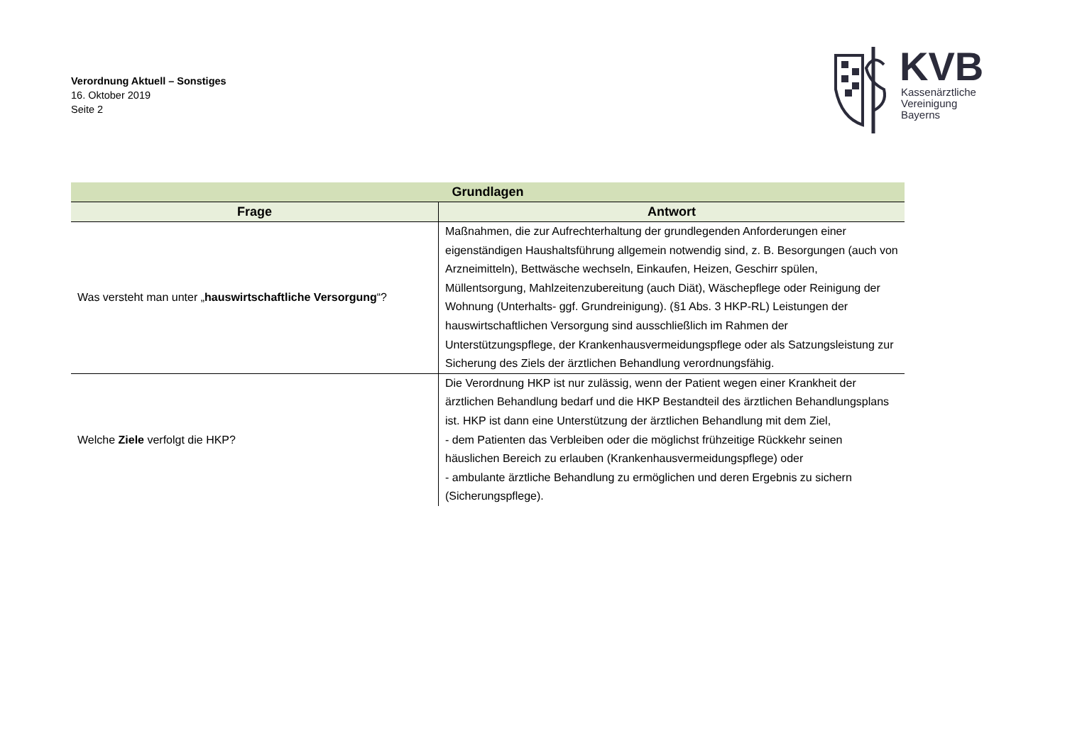Verordnung Aktuell – Sonstiges
16. Oktober 2019
Seite 2
KVB
Kassenärztliche
Vereinigung
Bayerns
| Grundlagen | |
| --- | --- |
| Frage | Antwort |
| Was versteht man unter „ hauswirtschaftliche Versorgung “? | Maßnahmen, die zur Aufrechterhaltung der grundlegenden Anforderungen einer eigenständigen Haushaltsführung allgemein notwendig sind, z. B. Besorgungen (auch von Arzneimitteln), Bettwäsche wechseln, Einkaufen, Heizen, Geschirr spülen, Müllentsorgung, Mahlzeitenzubereitung (auch Diät), Wäschepflege oder Reinigung der Wohnung (Unterhalts- ggf. Grundreinigung). (§1 Abs. 3 HKP-RL) Leistungen der hauswirtschaftlichen Versorgung sind ausschließlich im Rahmen der Unterstützungspflege, der Krankenhausvermeidungspflege oder als Satzungsleistung zur Sicherung des Ziels der ärztlichen Behandlung verordnungsfähig. |
| Welche Ziele verfolgt die HKP? | Die Verordnung HKP ist nur zulässig, wenn der Patient wegen einer Krankheit der ärztlichen Behandlung bedarf und die HKP Bestandteil des ärztlichen Behandlungsplans ist. HKP ist dann eine Unterstützung der ärztlichen Behandlung mit dem Ziel, - dem Patienten das Verbleiben oder die möglichst frühzeitige Rückkehr seinen häuslichen Bereich zu erlauben (Krankenhausvermeidungspflege) oder - ambulante ärztliche Behandlung zu ermöglichen und deren Ergebnis zu sichern (Sicherungspflege). |